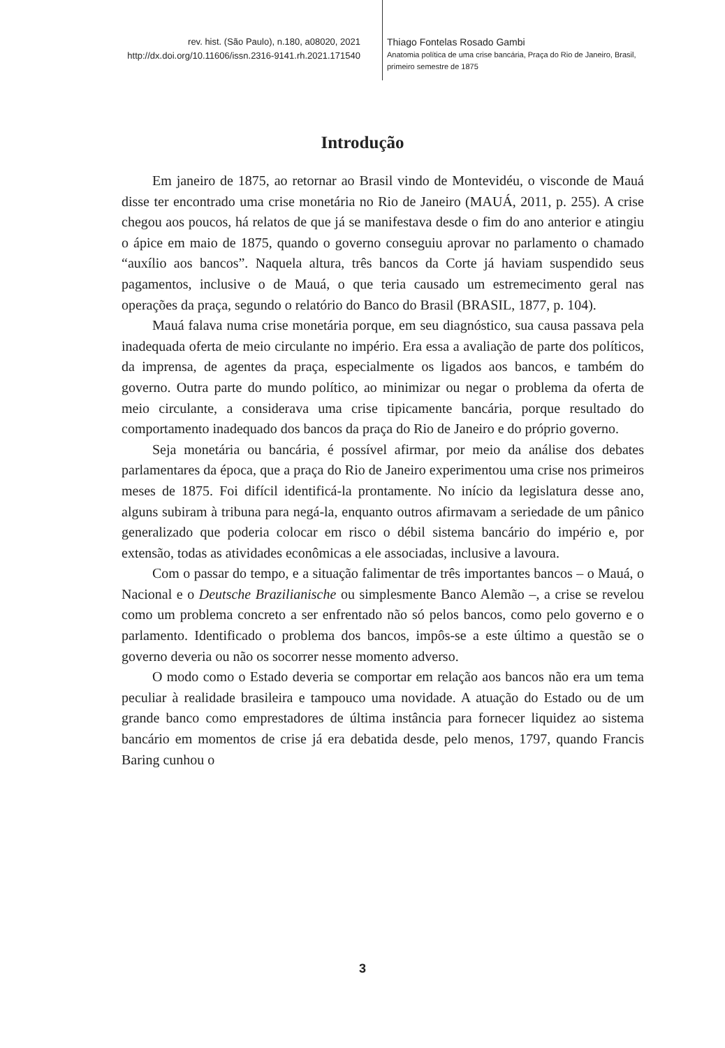rev. hist. (São Paulo), n.180, a08020, 2021
http://dx.doi.org/10.11606/issn.2316-9141.rh.2021.171540
Thiago Fontelas Rosado Gambi
Anatomia política de uma crise bancária, Praça do Rio de Janeiro, Brasil,
primeiro semestre de 1875
Introdução
Em janeiro de 1875, ao retornar ao Brasil vindo de Montevidéu, o visconde de Mauá disse ter encontrado uma crise monetária no Rio de Janeiro (MAUÁ, 2011, p. 255). A crise chegou aos poucos, há relatos de que já se manifestava desde o fim do ano anterior e atingiu o ápice em maio de 1875, quando o governo conseguiu aprovar no parlamento o chamado “auxílio aos bancos”. Naquela altura, três bancos da Corte já haviam suspendido seus pagamentos, inclusive o de Mauá, o que teria causado um estremecimento geral nas operações da praça, segundo o relatório do Banco do Brasil (BRASIL, 1877, p. 104).
Mauá falava numa crise monetária porque, em seu diagnóstico, sua causa passava pela inadequada oferta de meio circulante no império. Era essa a avaliação de parte dos políticos, da imprensa, de agentes da praça, especialmente os ligados aos bancos, e também do governo. Outra parte do mundo político, ao minimizar ou negar o problema da oferta de meio circulante, a considerava uma crise tipicamente bancária, porque resultado do comportamento inadequado dos bancos da praça do Rio de Janeiro e do próprio governo.
Seja monetária ou bancária, é possível afirmar, por meio da análise dos debates parlamentares da época, que a praça do Rio de Janeiro experimentou uma crise nos primeiros meses de 1875. Foi difícil identificá-la prontamente. No início da legislatura desse ano, alguns subiram à tribuna para negá-la, enquanto outros afirmavam a seriedade de um pânico generalizado que poderia colocar em risco o débil sistema bancário do império e, por extensão, todas as atividades econômicas a ele associadas, inclusive a lavoura.
Com o passar do tempo, e a situação falimentar de três importantes bancos – o Mauá, o Nacional e o Deutsche Brazilianische ou simplesmente Banco Alemão –, a crise se revelou como um problema concreto a ser enfrentado não só pelos bancos, como pelo governo e o parlamento. Identificado o problema dos bancos, impôs-se a este último a questão se o governo deveria ou não os socorrer nesse momento adverso.
O modo como o Estado deveria se comportar em relação aos bancos não era um tema peculiar à realidade brasileira e tampouco uma novidade. A atuação do Estado ou de um grande banco como emprestadores de última instância para fornecer liquidez ao sistema bancário em momentos de crise já era debatida desde, pelo menos, 1797, quando Francis Baring cunhou o
3